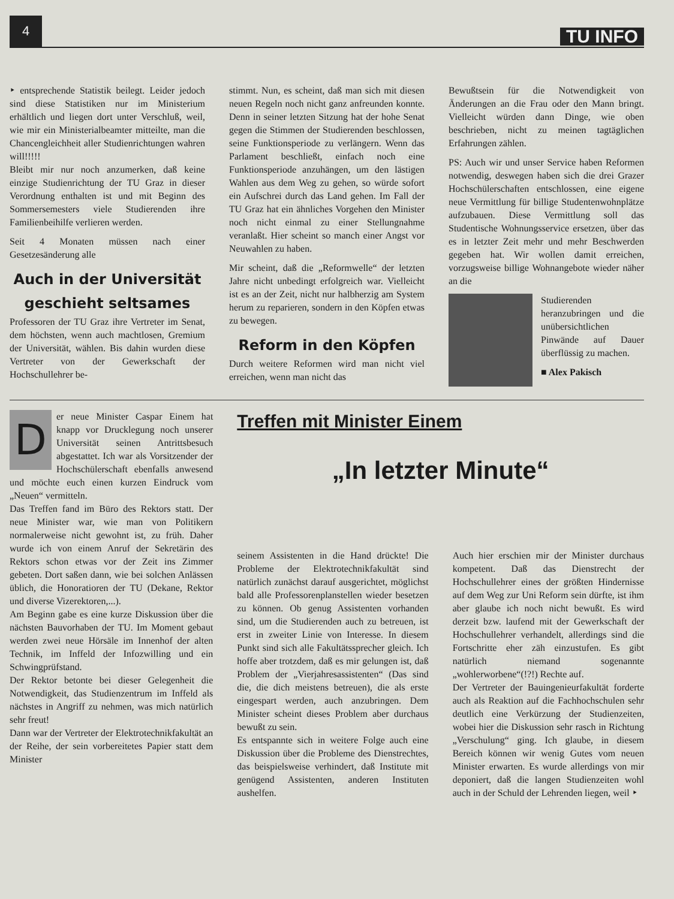4
TU INFO
‣ entsprechende Statistik beilegt. Leider jedoch sind diese Statistiken nur im Ministerium erhältlich und liegen dort unter Verschluß, weil, wie mir ein Ministerialbeamter mitteilte, man die Chancengleichheit aller Studienrichtungen wahren will!!!!!
Bleibt mir nur noch anzumerken, daß keine einzige Studienrichtung der TU Graz in dieser Verordnung enthalten ist und mit Beginn des Sommersemesters viele Studierenden ihre Familienbeihilfe verlieren werden.
Seit 4 Monaten müssen nach einer Gesetzesänderung alle
Auch in der Universität geschieht seltsames
Professoren der TU Graz ihre Vertreter im Senat, dem höchsten, wenn auch machtlosen, Gremium der Universität, wählen. Bis dahin wurden diese Vertreter von der Gewerkschaft der Hochschullehrer be-
stimmt. Nun, es scheint, daß man sich mit diesen neuen Regeln noch nicht ganz anfreunden konnte. Denn in seiner letzten Sitzung hat der hohe Senat gegen die Stimmen der Studierenden beschlossen, seine Funktionsperiode zu verlängern. Wenn das Parlament beschließt, einfach noch eine Funktionsperiode anzuhängen, um den lästigen Wahlen aus dem Weg zu gehen, so würde sofort ein Aufschrei durch das Land gehen. Im Fall der TU Graz hat ein ähnliches Vorgehen den Minister noch nicht einmal zu einer Stellungnahme veranlaßt. Hier scheint so manch einer Angst vor Neuwahlen zu haben.
Mir scheint, daß die „Reformwelle“ der letzten Jahre nicht unbedingt erfolgreich war. Vielleicht ist es an der Zeit, nicht nur halbherzig am System herum zu reparieren, sondern in den Köpfen etwas zu bewegen.
Reform in den Köpfen
Durch weitere Reformen wird man nicht viel erreichen, wenn man nicht das
Bewußtsein für die Notwendigkeit von Änderungen an die Frau oder den Mann bringt. Vielleicht würden dann Dinge, wie oben beschrieben, nicht zu meinen tagtäglichen Erfahrungen zählen.
PS: Auch wir und unser Service haben Reformen notwendig, deswegen haben sich die drei Grazer Hochschülerschaften entschlossen, eine eigene neue Vermittlung für billige Studentenwohnplätze aufzubauen. Diese Vermittlung soll das Studentische Wohnungsservice ersetzen, über das es in letzter Zeit mehr und mehr Beschwerden gegeben hat. Wir wollen damit erreichen, vorzugsweise billige Wohnangebote wieder näher an die
Studierenden heranzubringen und die unübersichtlichen Pinwände auf Dauer überflüssig zu machen.
■ Alex Pakisch
D
er neue Minister Caspar Einem hat knapp vor Drucklegung noch unserer Universität seinen Antrittsbesuch abgestattet. Ich war als Vorsitzender der Hochschülerschaft ebenfalls anwesend und möchte euch einen kurzen Eindruck vom „Neuen“ vermitteln.
Das Treffen fand im Büro des Rektors statt. Der neue Minister war, wie man von Politikern normalerweise nicht gewohnt ist, zu früh. Daher wurde ich von einem Anruf der Sekretärin des Rektors schon etwas vor der Zeit ins Zimmer gebeten. Dort saßen dann, wie bei solchen Anlässen üblich, die Honoratioren der TU (Dekane, Rektor und diverse Vizerektoren,...).
Am Beginn gabe es eine kurze Diskussion über die nächsten Bauvorhaben der TU. Im Moment gebaut werden zwei neue Hörsäle im Innenhof der alten Technik, im Inffeld der Infozwilling und ein Schwingprüfstand.
Der Rektor betonte bei dieser Gelegenheit die Notwendigkeit, das Studienzentrum im Inffeld als nächstes in Angriff zu nehmen, was mich natürlich sehr freut!
Dann war der Vertreter der Elektrotechnikfakultät an der Reihe, der sein vorbereitetes Papier statt dem Minister
Treffen mit Minister Einem
„In letzter Minute“
seinem Assistenten in die Hand drückte! Die Probleme der Elektrotechnikfakultät sind natürlich zunächst darauf ausgerichtet, möglichst bald alle Professorenplanstellen wieder besetzen zu können. Ob genug Assistenten vorhanden sind, um die Studierenden auch zu betreuen, ist erst in zweiter Linie von Interesse. In diesem Punkt sind sich alle Fakultätssprecher gleich. Ich hoffe aber trotzdem, daß es mir gelungen ist, daß Problem der „Vierjahresassistenten“ (Das sind die, die dich meistens betreuen), die als erste eingespart werden, auch anzubringen. Dem Minister scheint dieses Problem aber durchaus bewußt zu sein.
Es entspannte sich in weitere Folge auch eine Diskussion über die Probleme des Dienstrechtes, das beispielsweise verhindert, daß Institute mit genügend Assistenten, anderen Instituten aushelfen.
Auch hier erschien mir der Minister durchaus kompetent. Daß das Dienstrecht der Hochschullehrer eines der größten Hindernisse auf dem Weg zur Uni Reform sein dürfte, ist ihm aber glaube ich noch nicht bewußt. Es wird derzeit bzw. laufend mit der Gewerkschaft der Hochschullehrer verhandelt, allerdings sind die Fortschritte eher zäh einzustufen. Es gibt natürlich niemand sogenannte „wohlerworbene“(!?!) Rechte auf.
Der Vertreter der Bauingenieurfakultät forderte auch als Reaktion auf die Fachhochschulen sehr deutlich eine Verkürzung der Studienzeiten, wobei hier die Diskussion sehr rasch in Richtung „Verschulung“ ging. Ich glaube, in diesem Bereich können wir wenig Gutes vom neuen Minister erwarten. Es wurde allerdings von mir deponiert, daß die langen Studienzeiten wohl auch in der Schuld der Lehrenden liegen, weil ‣